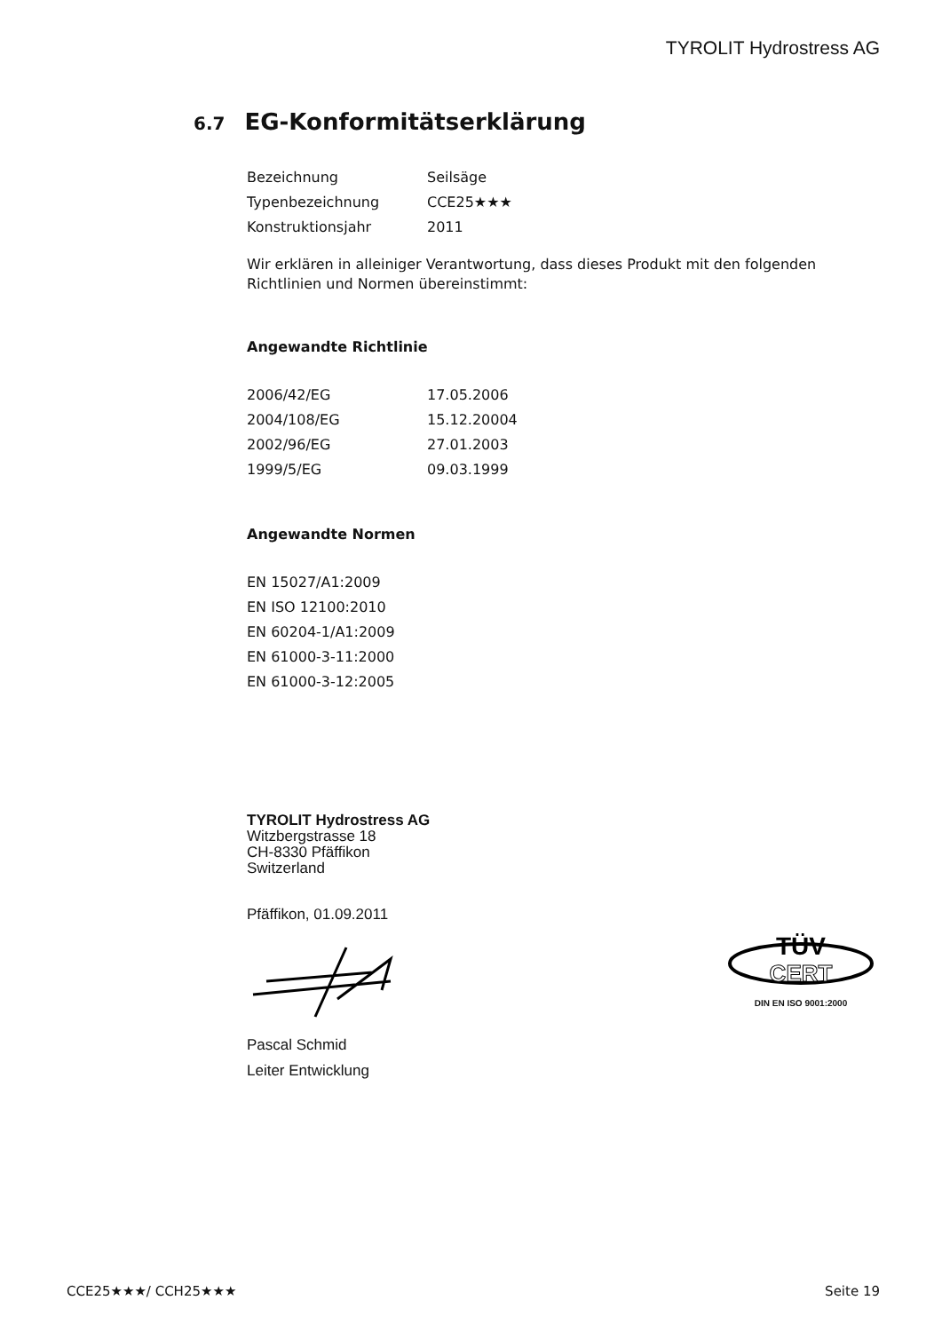TYROLIT Hydrostress AG
6.7 EG-Konformitätserklärung
Bezeichnung Seilsäge
Typenbezeichnung CCE25★★★
Konstruktionsjahr 2011
Wir erklären in alleiniger Verantwortung, dass dieses Produkt mit den folgenden Richtlinien und Normen übereinstimmt:
Angewandte Richtlinie
2006/42/EG 17.05.2006
2004/108/EG 15.12.20004
2002/96/EG 27.01.2003
1999/5/EG 09.03.1999
Angewandte Normen
EN 15027/A1:2009
EN ISO 12100:2010
EN 60204-1/A1:2009
EN 61000-3-11:2000
EN 61000-3-12:2005
TYROLIT Hydrostress AG
Witzbergstrasse 18
CH-8330 Pfäffikon
Switzerland
Pfäffikon, 01.09.2011
Pascal Schmid
Leiter Entwicklung
TÜV
CERT
DIN EN ISO 9001:2000
CCE25★★★/ CCH25★★★ Seite 19